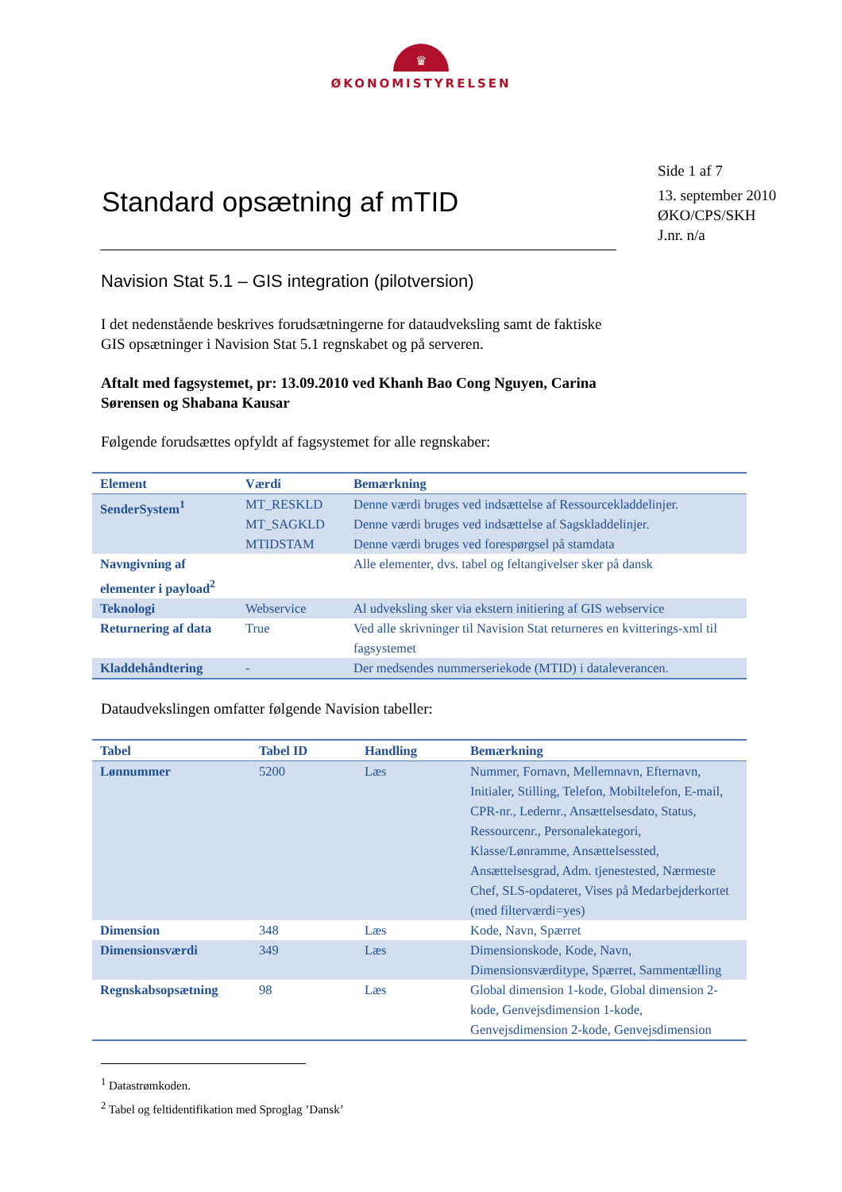♛
ØKONOMISTYRELSEN
Standard opsætning af mTID
Side 1 af 7
13. september 2010
ØKO/CPS/SKH
J.nr. n/a
Navision Stat 5.1 – GIS integration (pilotversion)
I det nedenstående beskrives forudsætningerne for dataudveksling samt de faktiske GIS opsætninger i Navision Stat 5.1 regnskabet og på serveren.
Aftalt med fagsystemet, pr: 13.09.2010 ved Khanh Bao Cong Nguyen, Carina Sørensen og Shabana Kausar
Følgende forudsættes opfyldt af fagsystemet for alle regnskaber:
| Element | Værdi | Bemærkning |
| --- | --- | --- |
| SenderSystem<sup>1</sup> | MT_RESKLD MT_SAGKLD MTIDSTAM | Denne værdi bruges ved indsættelse af Ressourcekladdelinjer. Denne værdi bruges ved indsættelse af Sagskladdelinjer. Denne værdi bruges ved forespørgsel på stamdata |
| Navngivning af elementer i payload<sup>2</sup> | | Alle elementer, dvs. tabel og feltangivelser sker på dansk |
| Teknologi | Webservice | Al udveksling sker via ekstern initiering af GIS webservice |
| Returnering af data | True | Ved alle skrivninger til Navision Stat returneres en kvitterings-xml til fagsystemet |
| Kladdehåndtering | - | Der medsendes nummerseriekode (MTID) i dataleverancen. |
Dataudvekslingen omfatter følgende Navision tabeller:
| Tabel | Tabel ID | Handling | Bemærkning |
| --- | --- | --- | --- |
| Lønnummer | 5200 | Læs | Nummer, Fornavn, Mellemnavn, Efternavn, Initialer, Stilling, Telefon, Mobiltelefon, E-mail, CPR-nr., Ledernr., Ansættelsesdato, Status, Ressourcenr., Personalekategori, Klasse/Lønramme, Ansættelsessted, Ansættelsesgrad, Adm. tjenestested, Nærmeste Chef, SLS-opdateret, Vises på Medarbejderkortet (med filterværdi=yes) |
| Dimension | 348 | Læs | Kode, Navn, Spærret |
| Dimensionsværdi | 349 | Læs | Dimensionskode, Kode, Navn, Dimensionsværditype, Spærret, Sammentælling |
| Regnskabsopsætning | 98 | Læs | Global dimension 1-kode, Global dimension 2-kode, Genvejsdimension 1-kode, Genvejsdimension 2-kode, Genvejsdimension |
<sup>1</sup> Datastrømkoden.
<sup>2</sup> Tabel og feltidentifikation med Sproglag ’Dansk’